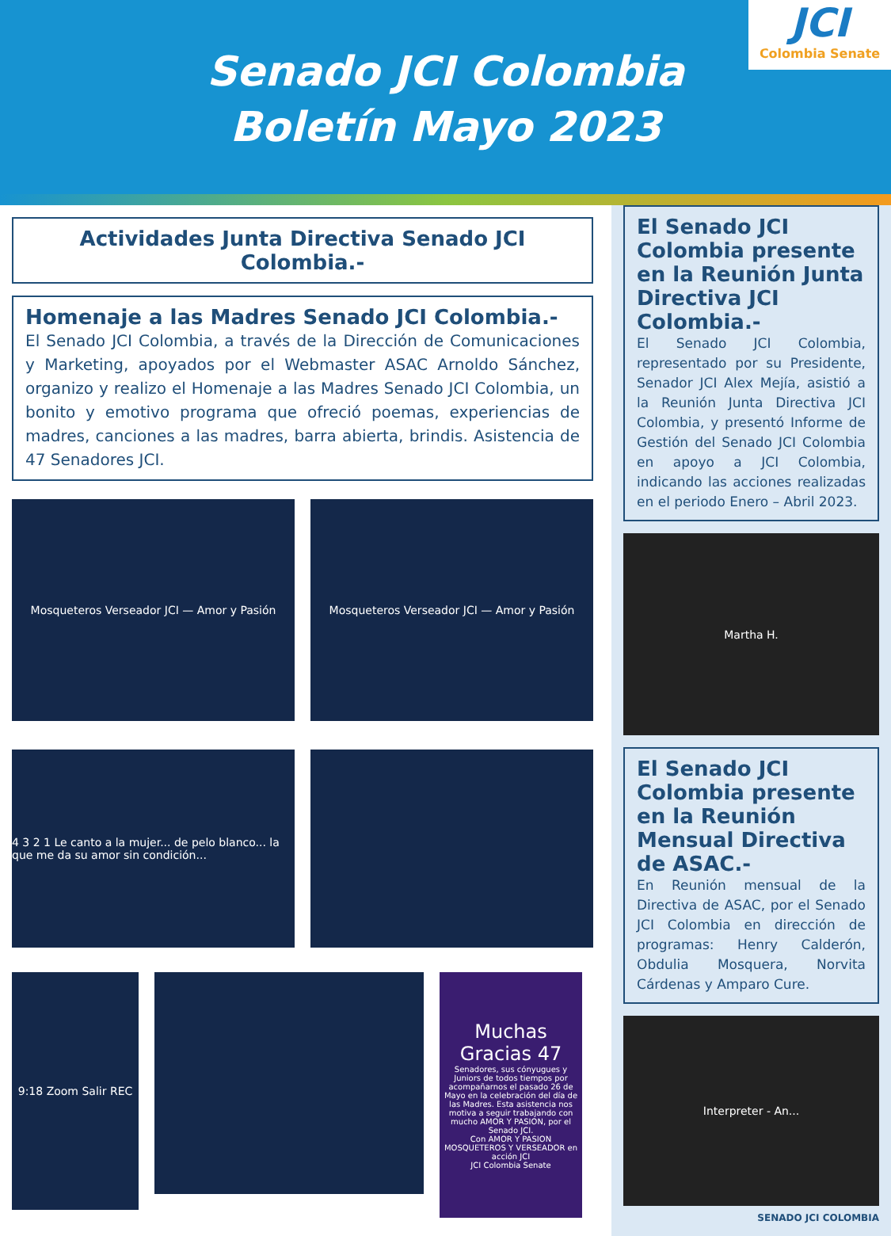Senado JCI Colombia
Boletín Mayo 2023
JCI
Colombia Senate
Actividades Junta Directiva Senado JCI Colombia.-
Homenaje a las Madres Senado JCI Colombia.-
El Senado JCI Colombia, a través de la Dirección de Comunicaciones y Marketing, apoyados por el Webmaster ASAC Arnoldo Sánchez, organizo y realizo el Homenaje a las Madres Senado JCI Colombia, un bonito y emotivo programa que ofreció poemas, experiencias de madres, canciones a las madres, barra abierta, brindis. Asistencia de 47 Senadores JCI.
Mosqueteros Verseador JCI — Amor y Pasión
Mosqueteros Verseador JCI — Amor y Pasión
4 3 2 1 Le canto a la mujer... de pelo blanco... la que me da su amor sin condición...
9:18 Zoom Salir REC
Muchas Gracias 47
Senadores, sus cónyugues y Juniors de todos tiempos por acompañarnos el pasado 26 de Mayo en la celebración del día de las Madres. Esta asistencia nos motiva a seguir trabajando con mucho AMOR Y PASION, por el Senado JCI.
Con AMOR Y PASION MOSQUETEROS Y VERSEADOR en acción JCI
JCI Colombia Senate
El Senado JCI Colombia presente en la Reunión Junta Directiva JCI Colombia.-
El Senado JCI Colombia, representado por su Presidente, Senador JCI Alex Mejía, asistió a la Reunión Junta Directiva JCI Colombia, y presentó Informe de Gestión del Senado JCI Colombia en apoyo a JCI Colombia, indicando las acciones realizadas en el periodo Enero – Abril 2023.
Martha H.
El Senado JCI Colombia presente en la Reunión Mensual Directiva de ASAC.-
En Reunión mensual de la Directiva de ASAC, por el Senado JCI Colombia en dirección de programas: Henry Calderón, Obdulia Mosquera, Norvita Cárdenas y Amparo Cure.
Interpreter - An...
SENADO JCI COLOMBIA